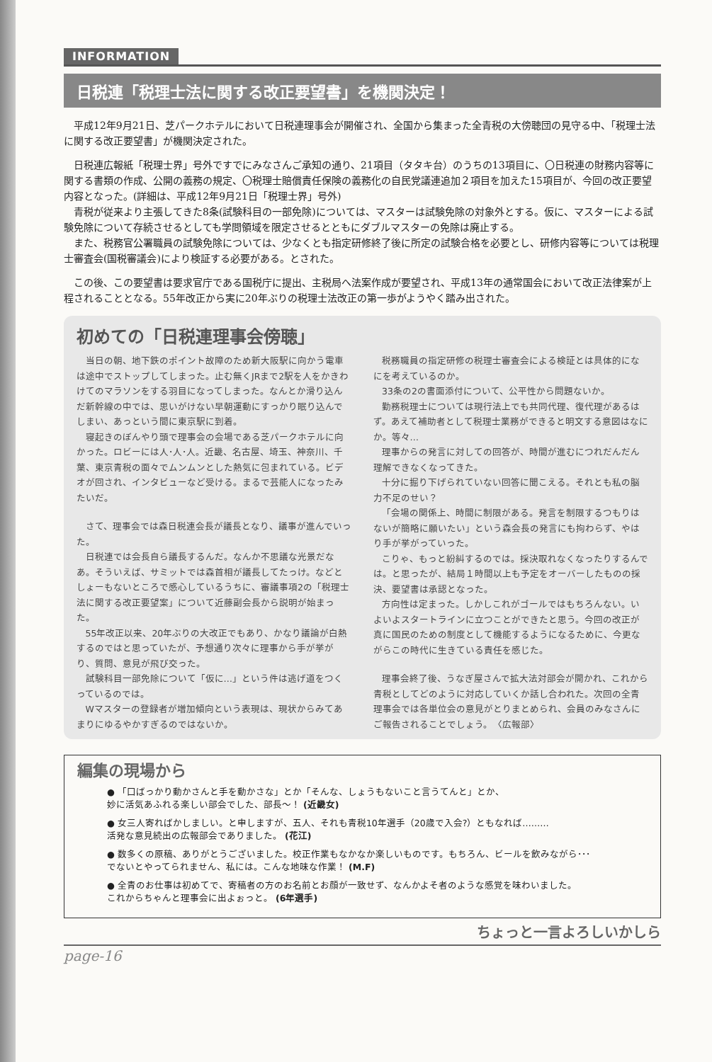INFORMATION
日税連「税理士法に関する改正要望書」を機関決定！
平成12年9月21日、芝パークホテルにおいて日税連理事会が開催され、全国から集まった全青税の大傍聴団の見守る中、「税理士法に関する改正要望書」が機関決定された。
日税連広報紙「税理士界」号外ですでにみなさんご承知の通り、21項目（タタキ台）のうちの13項目に、〇日税連の財務内容等に関する書類の作成、公開の義務の規定、〇税理士賠償責任保険の義務化の自民党議連追加２項目を加えた15項目が、今回の改正要望内容となった。(詳細は、平成12年9月21日「税理士界」号外)
青税が従来より主張してきた8条(試験科目の一部免除)については、マスターは試験免除の対象外とする。仮に、マスターによる試験免除について存続させるとしても学問領域を限定させるとともにダブルマスターの免除は廃止する。
また、税務官公署職員の試験免除については、少なくとも指定研修終了後に所定の試験合格を必要とし、研修内容等については税理士審査会(国税審議会)により検証する必要がある。とされた。
この後、この要望書は要求官庁である国税庁に提出、主税局へ法案作成が要望され、平成13年の通常国会において改正法律案が上程されることとなる。55年改正から実に20年ぶりの税理士法改正の第一歩がようやく踏み出された。
初めての「日税連理事会傍聴」
当日の朝、地下鉄のポイント故障のため新大阪駅に向かう電車は途中でストップしてしまった。止む無くJRまで2駅を人をかきわけてのマラソンをする羽目になってしまった。なんとか滑り込んだ新幹線の中では、思いがけない早朝運動にすっかり眠り込んでしまい、あっという間に東京駅に到着。
寝起きのぼんやり頭で理事会の会場である芝パークホテルに向かった。ロビーには人･人･人。近畿、名古屋、埼玉、神奈川、千葉、東京青税の面々でムンムンとした熱気に包まれている。ビデオが回され、インタビューなど受ける。まるで芸能人になったみたいだ。
さて、理事会では森日税連会長が議長となり、議事が進んでいった。
日税連では会長自ら議長するんだ。なんか不思議な光景だなあ。そういえば、サミットでは森首相が議長してたっけ。などとしょーもないところで感心しているうちに、審議事項2の「税理士法に関する改正要望案」について近藤副会長から説明が始まった。
55年改正以来、20年ぶりの大改正でもあり、かなり議論が白熱するのではと思っていたが、予想通り次々に理事から手が挙がり、質問、意見が飛び交った。
試験科目一部免除について「仮に…」という件は逃げ道をつくっているのでは。
Wマスターの登録者が増加傾向という表現は、現状からみてあまりにゆるやかすぎるのではないか。
税務職員の指定研修の税理士審査会による検証とは具体的になにを考えているのか。
33条の2の書面添付について、公平性から問題ないか。
勤務税理士については現行法上でも共同代理、復代理があるはず。あえて補助者として税理士業務ができると明文する意図はなにか。等々…
理事からの発言に対しての回答が、時間が進むにつれだんだん理解できなくなってきた。
十分に掘り下げられていない回答に聞こえる。それとも私の脳力不足のせい？
「会場の関係上、時間に制限がある。発言を制限するつもりはないが簡略に願いたい」という森会長の発言にも拘わらず、やはり手が挙がっていった。
こりゃ、もっと紛糾するのでは。採決取れなくなったりするんでは。と思ったが、結局１時間以上も予定をオーバーしたものの採決、要望書は承認となった。
方向性は定まった。しかしこれがゴールではもちろんない。いよいよスタートラインに立つことができたと思う。今回の改正が真に国民のための制度として機能するようになるために、今更ながらこの時代に生きている責任を感じた。
理事会終了後、うなぎ屋さんで拡大法対部会が開かれ、これから青税としてどのように対応していくか話し合われた。次回の全青理事会では各単位会の意見がとりまとめられ、会員のみなさんにご報告されることでしょう。　〈広報部〉
編集の現場から
● 「口ばっかり動かさんと手を動かさな」とか「そんな、しょうもないこと言うてんと」とか、
妙に活気あふれる楽しい部会でした、部長～！ (近畿女)
● 女三人寄ればかしましい。と申しますが、五人、それも青税10年選手（20歳で入会?）ともなれば………
活発な意見続出の広報部会でありました。 (花江)
● 数多くの原稿、ありがとうございました。校正作業もなかなか楽しいものです。もちろん、ビールを飲みながら･･･
でないとやってられません、私には。こんな地味な作業！ (M.F)
● 全青のお仕事は初めてで、寄稿者の方のお名前とお顔が一致せず、なんかよそ者のような感覚を味わいました。
これからちゃんと理事会に出よぉっと。 (6年選手)
ちょっと一言よろしいかしら
page-16